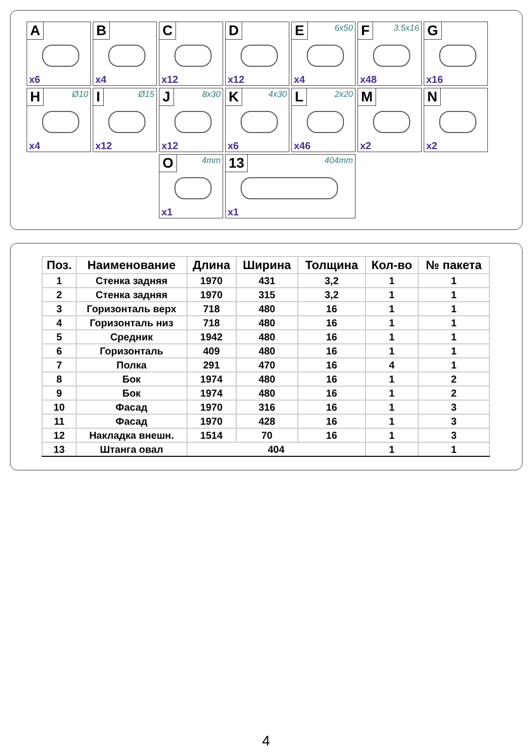A
x6
B
x4
C
x12
D
x12
E 6x50
x4
F 3.5x16
x48
G
x16
H Ø10
x4
I Ø15
x12
J 8x30
x12
K 4x30
x6
L 2x20
x46
M
x2
N
x2
O 4mm
x1
13 404mm
x1
| Поз. | Наименование | Длина | Ширина | Толщина | Кол-во | № пакета |
| --- | --- | --- | --- | --- | --- | --- |
| 1 | Стенка задняя | 1970 | 431 | 3,2 | 1 | 1 |
| 2 | Стенка задняя | 1970 | 315 | 3,2 | 1 | 1 |
| 3 | Горизонталь верх | 718 | 480 | 16 | 1 | 1 |
| 4 | Горизонталь низ | 718 | 480 | 16 | 1 | 1 |
| 5 | Средник | 1942 | 480 | 16 | 1 | 1 |
| 6 | Горизонталь | 409 | 480 | 16 | 1 | 1 |
| 7 | Полка | 291 | 470 | 16 | 4 | 1 |
| 8 | Бок | 1974 | 480 | 16 | 1 | 2 |
| 9 | Бок | 1974 | 480 | 16 | 1 | 2 |
| 10 | Фасад | 1970 | 316 | 16 | 1 | 3 |
| 11 | Фасад | 1970 | 428 | 16 | 1 | 3 |
| 12 | Накладка внешн. | 1514 | 70 | 16 | 1 | 3 |
| 13 | Штанга овал | 404 | | | 1 | 1 |
4